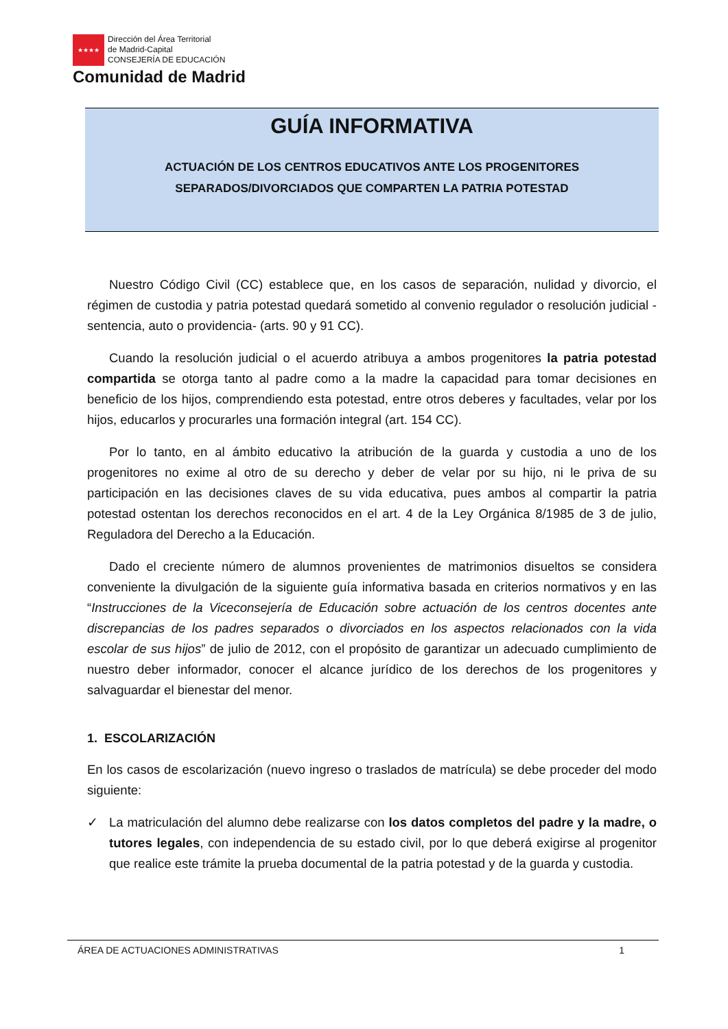★★★★
Dirección del Área Territorial
de Madrid-Capital
CONSEJERÍA DE EDUCACIÓN
Comunidad de Madrid
GUÍA INFORMATIVA
ACTUACIÓN DE LOS CENTROS EDUCATIVOS ANTE LOS PROGENITORES
SEPARADOS/DIVORCIADOS QUE COMPARTEN LA PATRIA POTESTAD
Nuestro Código Civil (CC) establece que, en los casos de separación, nulidad y divorcio, el régimen de custodia y patria potestad quedará sometido al convenio regulador o resolución judicial - sentencia, auto o providencia- (arts. 90 y 91 CC).
Cuando la resolución judicial o el acuerdo atribuya a ambos progenitores la patria potestad compartida se otorga tanto al padre como a la madre la capacidad para tomar decisiones en beneficio de los hijos, comprendiendo esta potestad, entre otros deberes y facultades, velar por los hijos, educarlos y procurarles una formación integral (art. 154 CC).
Por lo tanto, en al ámbito educativo la atribución de la guarda y custodia a uno de los progenitores no exime al otro de su derecho y deber de velar por su hijo, ni le priva de su participación en las decisiones claves de su vida educativa, pues ambos al compartir la patria potestad ostentan los derechos reconocidos en el art. 4 de la Ley Orgánica 8/1985 de 3 de julio, Reguladora del Derecho a la Educación.
Dado el creciente número de alumnos provenientes de matrimonios disueltos se considera conveniente la divulgación de la siguiente guía informativa basada en criterios normativos y en las “Instrucciones de la Viceconsejería de Educación sobre actuación de los centros docentes ante discrepancias de los padres separados o divorciados en los aspectos relacionados con la vida escolar de sus hijos” de julio de 2012, con el propósito de garantizar un adecuado cumplimiento de nuestro deber informador, conocer el alcance jurídico de los derechos de los progenitores y salvaguardar el bienestar del menor.
1. ESCOLARIZACIÓN
En los casos de escolarización (nuevo ingreso o traslados de matrícula) se debe proceder del modo siguiente:
✓ La matriculación del alumno debe realizarse con los datos completos del padre y la madre, o tutores legales, con independencia de su estado civil, por lo que deberá exigirse al progenitor que realice este trámite la prueba documental de la patria potestad y de la guarda y custodia.
ÁREA DE ACTUACIONES ADMINISTRATIVAS 1